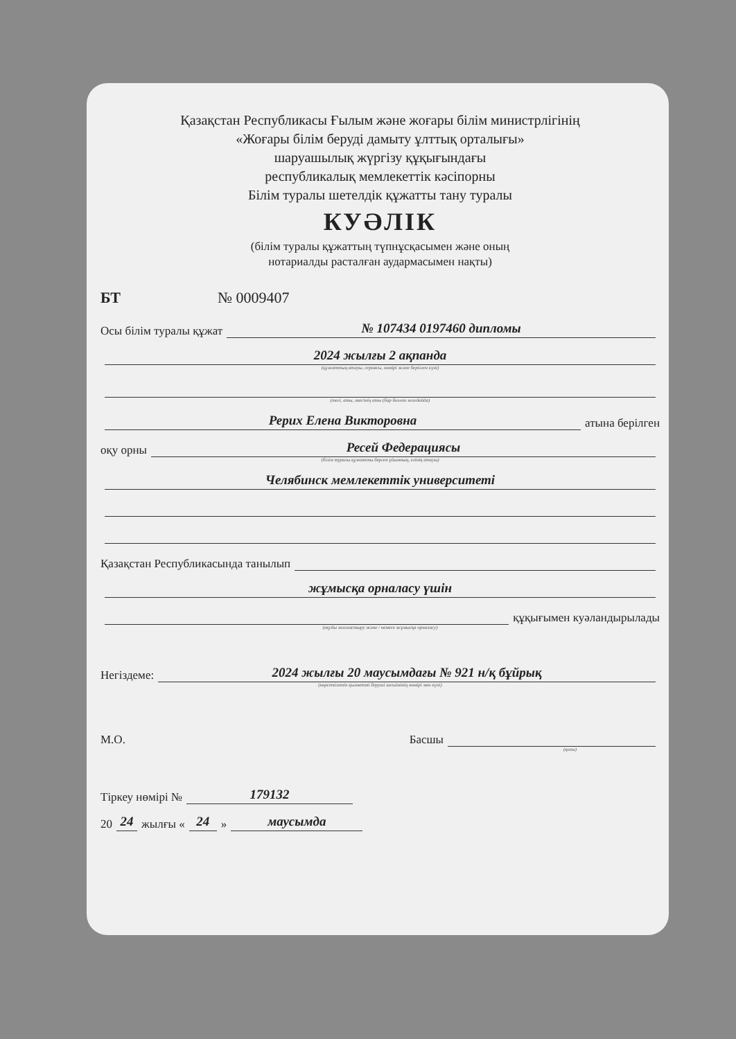Қазақстан Республикасы Ғылым және жоғары білім министрлігінің
«Жоғары білім беруді дамыту ұлттық орталығы»
шаруашылық жүргізу құқығындағы
республикалық мемлекеттік кәсіпорны
Білім туралы шетелдік құжатты тану туралы
КУӘЛІК
(білім туралы құжаттың түпнұсқасымен және оның
нотариалды расталған аудармасымен нақты)
БТ № 0009407
Осы білім туралы құжат № 107434 0197460 дипломы
2024 жылғы 2 ақпанда
(құжаттың атауы, сериясы, нөмірі және берілген күні)
(тегі, аты, әкесінің аты (бар болған жағдайда)
Рерих Елена Викторовна атына берілген
оқу орны Ресей Федерациясы
(білім туралы құжатты берген ұйымның, елінің атауы)
Челябинск мемлекеттік университеті
Қазақстан Республикасында танылып
жұмысқа орналасу үшін
құқығымен куәландырылады
(оқуды жалғастыру және / немесе жұмысқа орналасу)
Негіздеме: 2024 жылғы 20 маусымдағы № 921 н/қ бұйрық
(көрсетілетін қызметті беруші шешімінің нөмірі мен күні)
М.О. Басшы
(қолы)
Тіркеу нөмірі № 179132
20 24 жылғы « 24 » маусымда